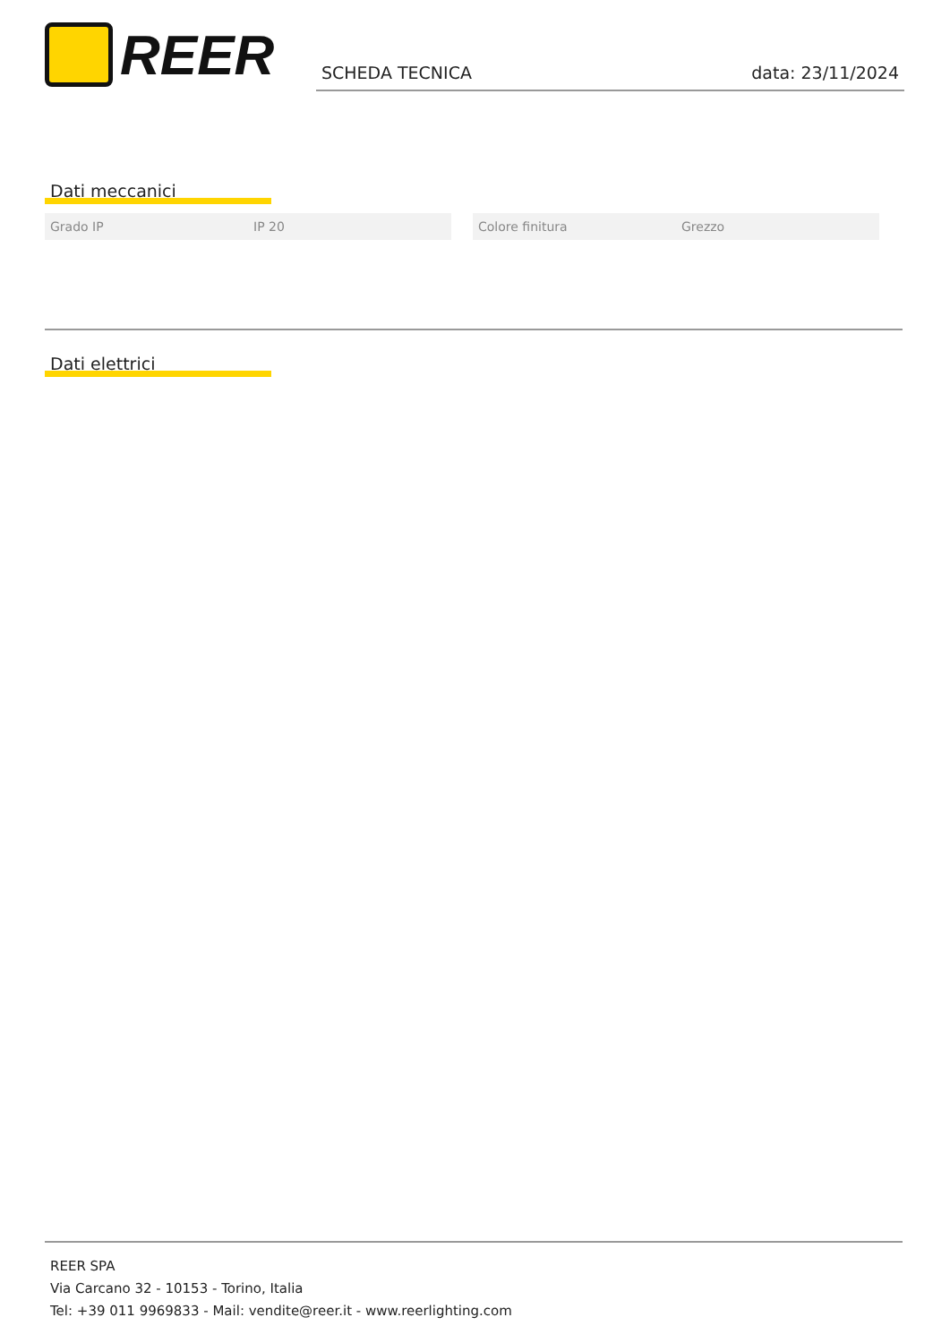REER SCHEDA TECNICA data: 23/11/2024
Dati meccanici
| Grado IP | IP 20 | | Colore finitura | Grezzo |
Dati elettrici
REER SPA
Via Carcano 32 - 10153 - Torino, Italia
Tel: +39 011 9969833 - Mail: vendite@reer.it - www.reerlighting.com